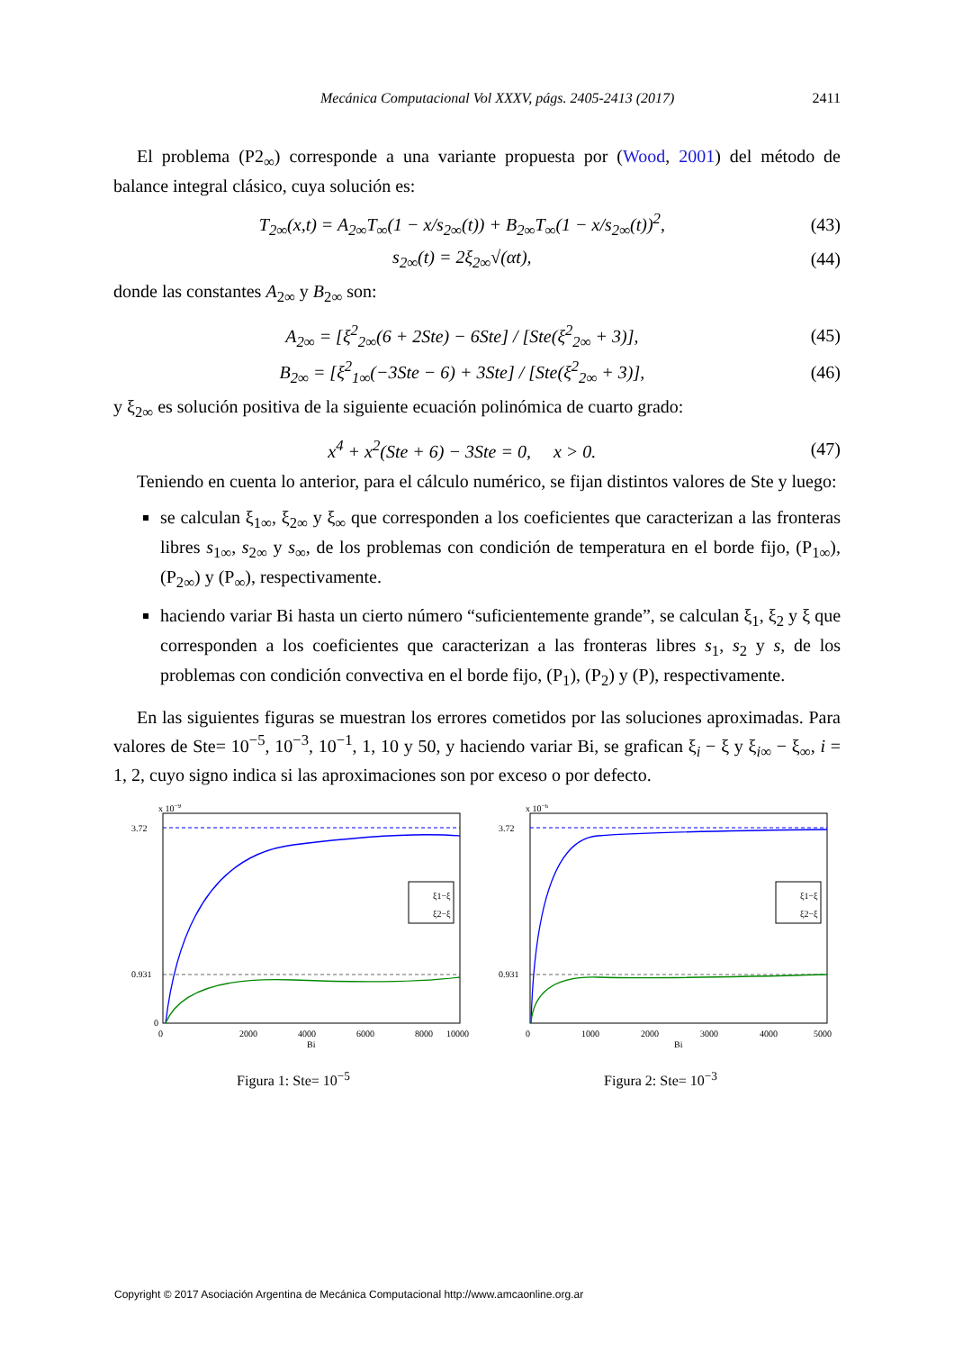Mecánica Computacional Vol XXXV, págs. 2405-2413 (2017) 2411
El problema (P2<sub>∞</sub>) corresponde a una variante propuesta por (Wood, 2001) del método de balance integral clásico, cuya solución es:
T<sub>2∞</sub>(x,t) = A<sub>2∞</sub>T<sub>∞</sub>(1 − x/s<sub>2∞</sub>(t)) + B<sub>2∞</sub>T<sub>∞</sub>(1 − x/s<sub>2∞</sub>(t))<sup>2</sup>, (43)
s<sub>2∞</sub>(t) = 2ξ<sub>2∞</sub>√(αt), (44)
donde las constantes A<sub>2∞</sub> y B<sub>2∞</sub> son:
A<sub>2∞</sub> = [ξ<sup>2</sup><sub>2∞</sub>(6 + 2Ste) − 6Ste] / [Ste(ξ<sup>2</sup><sub>2∞</sub> + 3)], (45)
B<sub>2∞</sub> = [ξ<sup>2</sup><sub>1∞</sub>(−3Ste − 6) + 3Ste] / [Ste(ξ<sup>2</sup><sub>2∞</sub> + 3)], (46)
y ξ<sub>2∞</sub> es solución positiva de la siguiente ecuación polinómica de cuarto grado:
x<sup>4</sup> + x<sup>2</sup>(Ste + 6) − 3Ste = 0, x > 0. (47)
Teniendo en cuenta lo anterior, para el cálculo numérico, se fijan distintos valores de Ste y luego:
se calculan ξ<sub>1∞</sub>, ξ<sub>2∞</sub> y ξ<sub>∞</sub> que corresponden a los coeficientes que caracterizan a las fronteras libres s<sub>1∞</sub>, s<sub>2∞</sub> y s<sub>∞</sub>, de los problemas con condición de temperatura en el borde fijo, (P<sub>1∞</sub>), (P<sub>2∞</sub>) y (P<sub>∞</sub>), respectivamente.
haciendo variar Bi hasta un cierto número “suficientemente grande”, se calculan ξ<sub>1</sub>, ξ<sub>2</sub> y ξ que corresponden a los coeficientes que caracterizan a las fronteras libres s<sub>1</sub>, s<sub>2</sub> y s, de los problemas con condición convectiva en el borde fijo, (P<sub>1</sub>), (P<sub>2</sub>) y (P), respectivamente.
En las siguientes figuras se muestran los errores cometidos por las soluciones aproximadas. Para valores de Ste= 10<sup>−5</sup>, 10<sup>−3</sup>, 10<sup>−1</sup>, 1, 10 y 50, y haciendo variar Bi, se grafican ξ<sub>i</sub> − ξ y ξ<sub>i∞</sub> − ξ<sub>∞</sub>, i = 1, 2, cuyo signo indica si las aproximaciones son por exceso o por defecto.
x 10−9
3.72
0.931
0
0
2000
4000
6000
8000
10000
Bi
ξ1−ξ
ξ2−ξ
Figura 1: Ste= 10<sup>−5</sup>
x 10−6
3.72
0.931
0
1000
2000
3000
4000
5000
Bi
ξ1−ξ
ξ2−ξ
Figura 2: Ste= 10<sup>−3</sup>
Copyright © 2017 Asociación Argentina de Mecánica Computacional http://www.amcaonline.org.ar